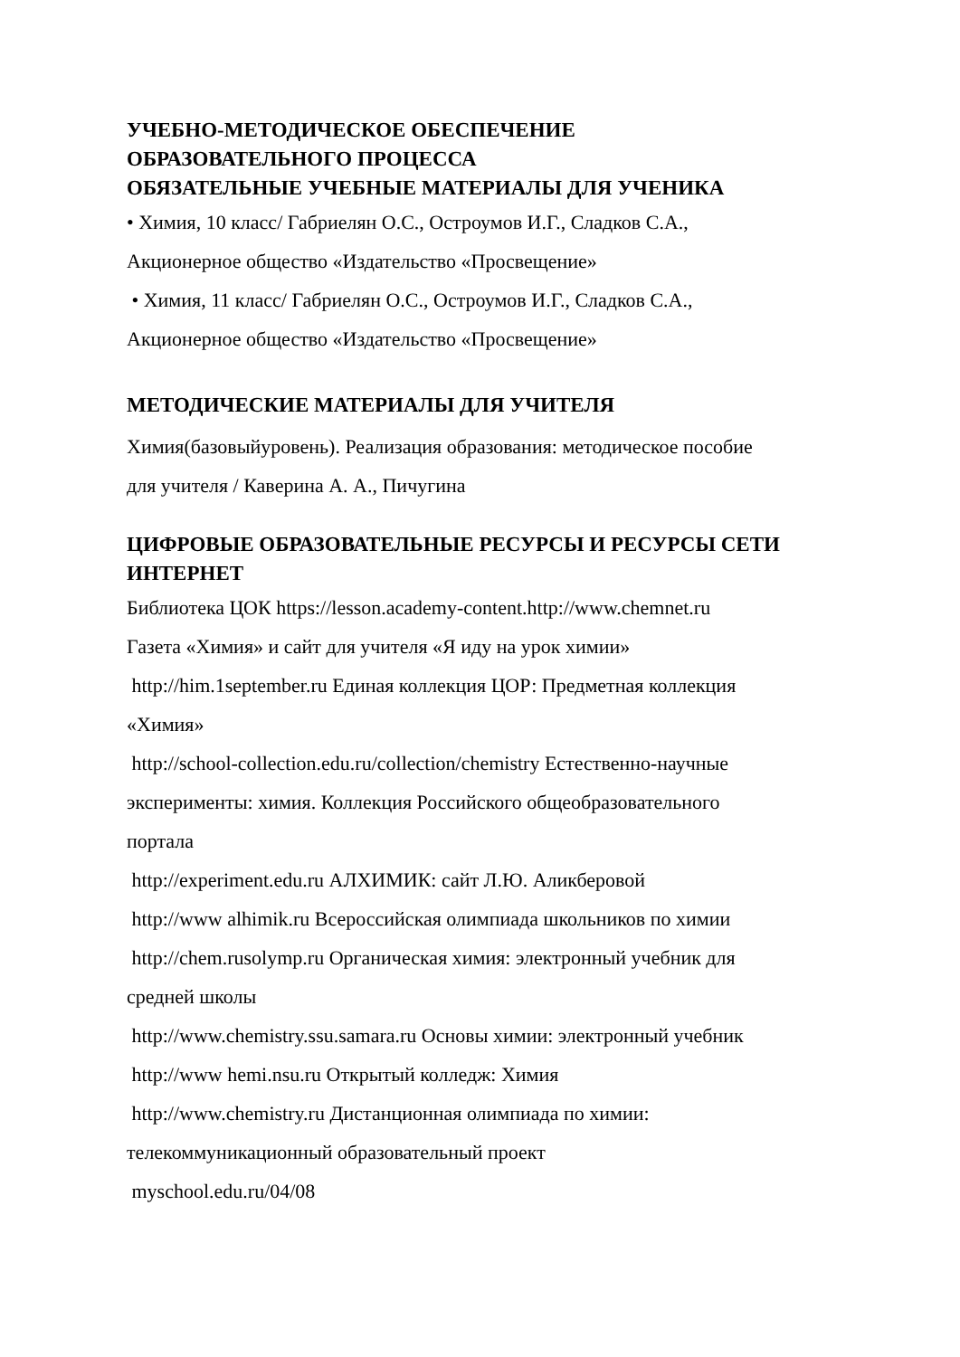УЧЕБНО-МЕТОДИЧЕСКОЕ ОБЕСПЕЧЕНИЕ
ОБРАЗОВАТЕЛЬНОГО ПРОЦЕССА
ОБЯЗАТЕЛЬНЫЕ УЧЕБНЫЕ МАТЕРИАЛЫ ДЛЯ УЧЕНИКА
• Химия, 10 класс/ Габриелян О.С., Остроумов И.Г., Сладков С.А.,
Акционерное общество «Издательство «Просвещение»
• Химия, 11 класс/ Габриелян О.С., Остроумов И.Г., Сладков С.А.,
Акционерное общество «Издательство «Просвещение»
МЕТОДИЧЕСКИЕ МАТЕРИАЛЫ ДЛЯ УЧИТЕЛЯ
Химия(базовыйуровень). Реализация образования: методическое пособие
для учителя / Каверина А. А., Пичугина
ЦИФРОВЫЕ ОБРАЗОВАТЕЛЬНЫЕ РЕСУРСЫ И РЕСУРСЫ СЕТИ ИНТЕРНЕТ
Библиотека ЦОК https://lesson.academy-content.http://www.chemnet.ru
Газета «Химия» и сайт для учителя «Я иду на урок химии»
http://him.1september.ru Единая коллекция ЦОР: Предметная коллекция
«Химия»
http://school-collection.edu.ru/collection/chemistry Естественно-научные
эксперименты: химия. Коллекция Российского общеобразовательного
портала
http://experiment.edu.ru АЛХИМИК: сайт Л.Ю. Аликберовой
http://www alhimik.ru Всероссийская олимпиада школьников по химии
http://chem.rusolymp.ru Органическая химия: электронный учебник для
средней школы
http://www.chemistry.ssu.samara.ru Основы химии: электронный учебник
http://www hemi.nsu.ru Открытый колледж: Химия
http://www.chemistry.ru Дистанционная олимпиада по химии:
телекоммуникационный образовательный проект
myschool.edu.ru/04/08